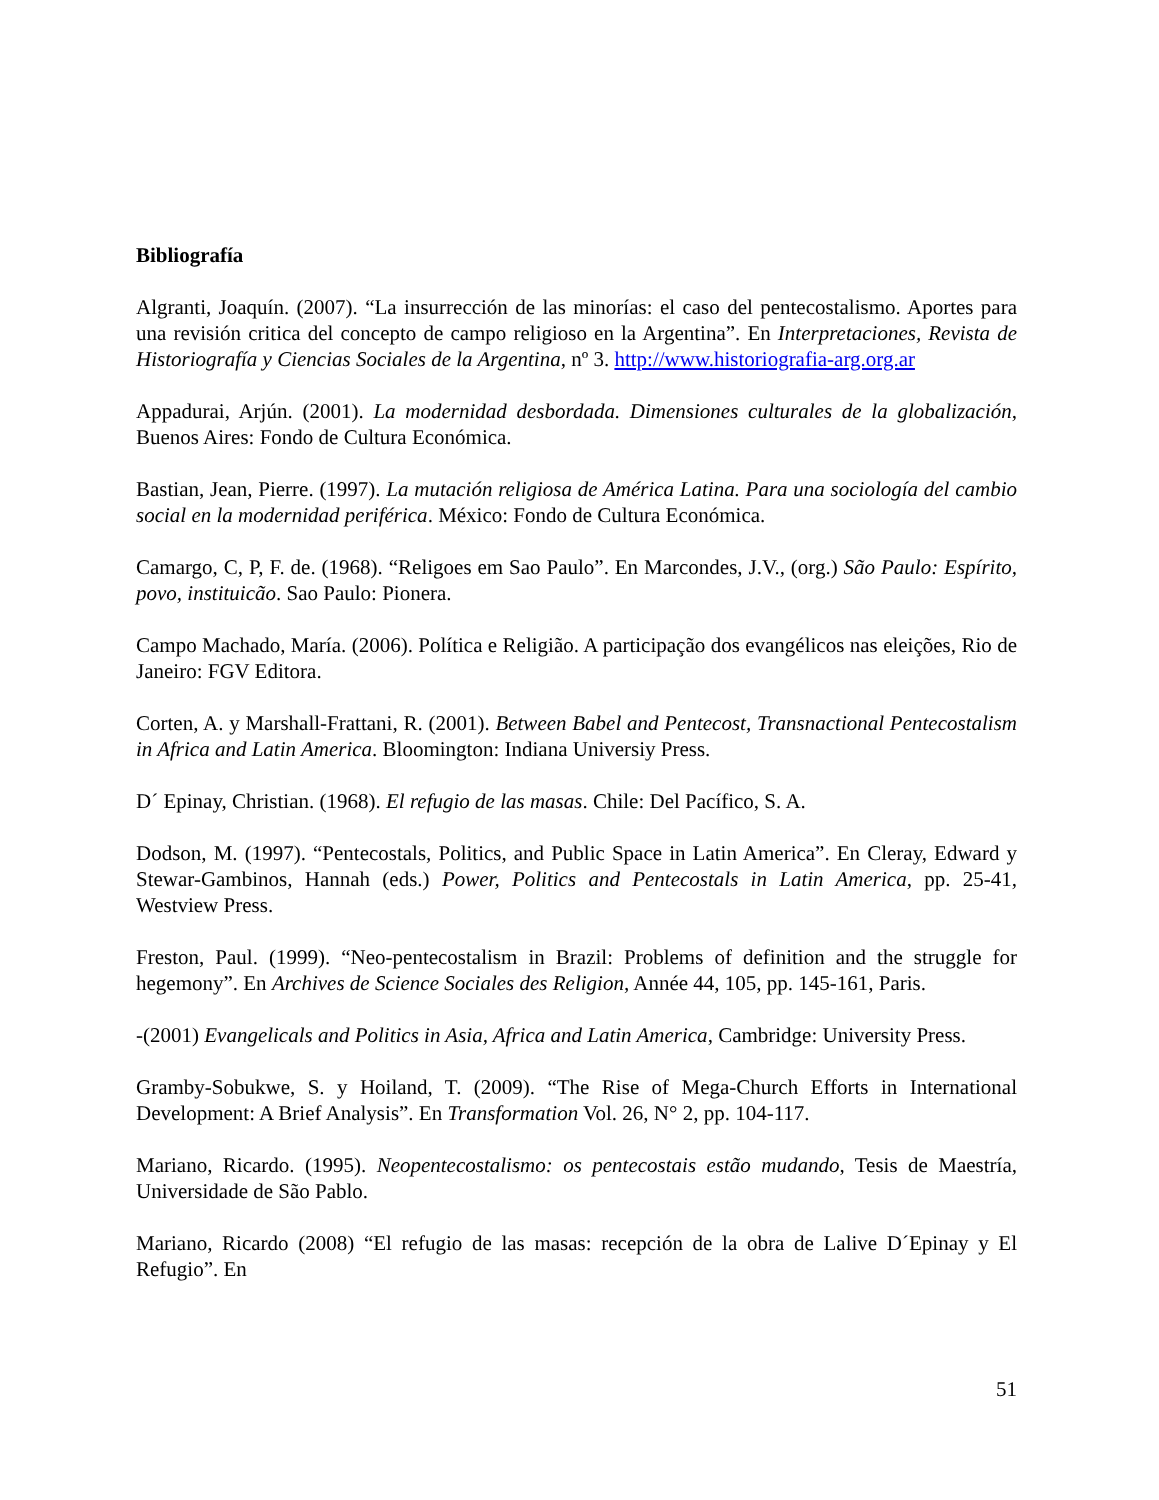Bibliografía
Algranti, Joaquín. (2007). “La insurrección de las minorías: el caso del pentecostalismo. Aportes para una revisión critica del concepto de campo religioso en la Argentina”. En Interpretaciones, Revista de Historiografía y Ciencias Sociales de la Argentina, nº 3. http://www.historiografia-arg.org.ar
Appadurai, Arjún. (2001). La modernidad desbordada. Dimensiones culturales de la globalización, Buenos Aires: Fondo de Cultura Económica.
Bastian, Jean, Pierre. (1997). La mutación religiosa de América Latina. Para una sociología del cambio social en la modernidad periférica. México: Fondo de Cultura Económica.
Camargo, C, P, F. de. (1968). “Religoes em Sao Paulo”. En Marcondes, J.V., (org.) São Paulo: Espírito, povo, instituicão. Sao Paulo: Pionera.
Campo Machado, María. (2006). Política e Religião. A participação dos evangélicos nas eleições, Rio de Janeiro: FGV Editora.
Corten, A. y Marshall-Frattani, R. (2001). Between Babel and Pentecost, Transnactional Pentecostalism in Africa and Latin America. Bloomington: Indiana Universiy Press.
D´ Epinay, Christian. (1968). El refugio de las masas. Chile: Del Pacífico, S. A.
Dodson, M. (1997). “Pentecostals, Politics, and Public Space in Latin America”. En Cleray, Edward y Stewar-Gambinos, Hannah (eds.) Power, Politics and Pentecostals in Latin America, pp. 25-41, Westview Press.
Freston, Paul. (1999). “Neo-pentecostalism in Brazil: Problems of definition and the struggle for hegemony”. En Archives de Science Sociales des Religion, Année 44, 105, pp. 145-161, Paris.
-(2001) Evangelicals and Politics in Asia, Africa and Latin America, Cambridge: University Press.
Gramby-Sobukwe, S. y Hoiland, T. (2009). “The Rise of Mega-Church Efforts in International Development: A Brief Analysis”. En Transformation Vol. 26, N° 2, pp. 104-117.
Mariano, Ricardo. (1995). Neopentecostalismo: os pentecostais estão mudando, Tesis de Maestría, Universidade de São Pablo.
Mariano, Ricardo (2008) “El refugio de las masas: recepción de la obra de Lalive D´Epinay y El Refugio”. En
51